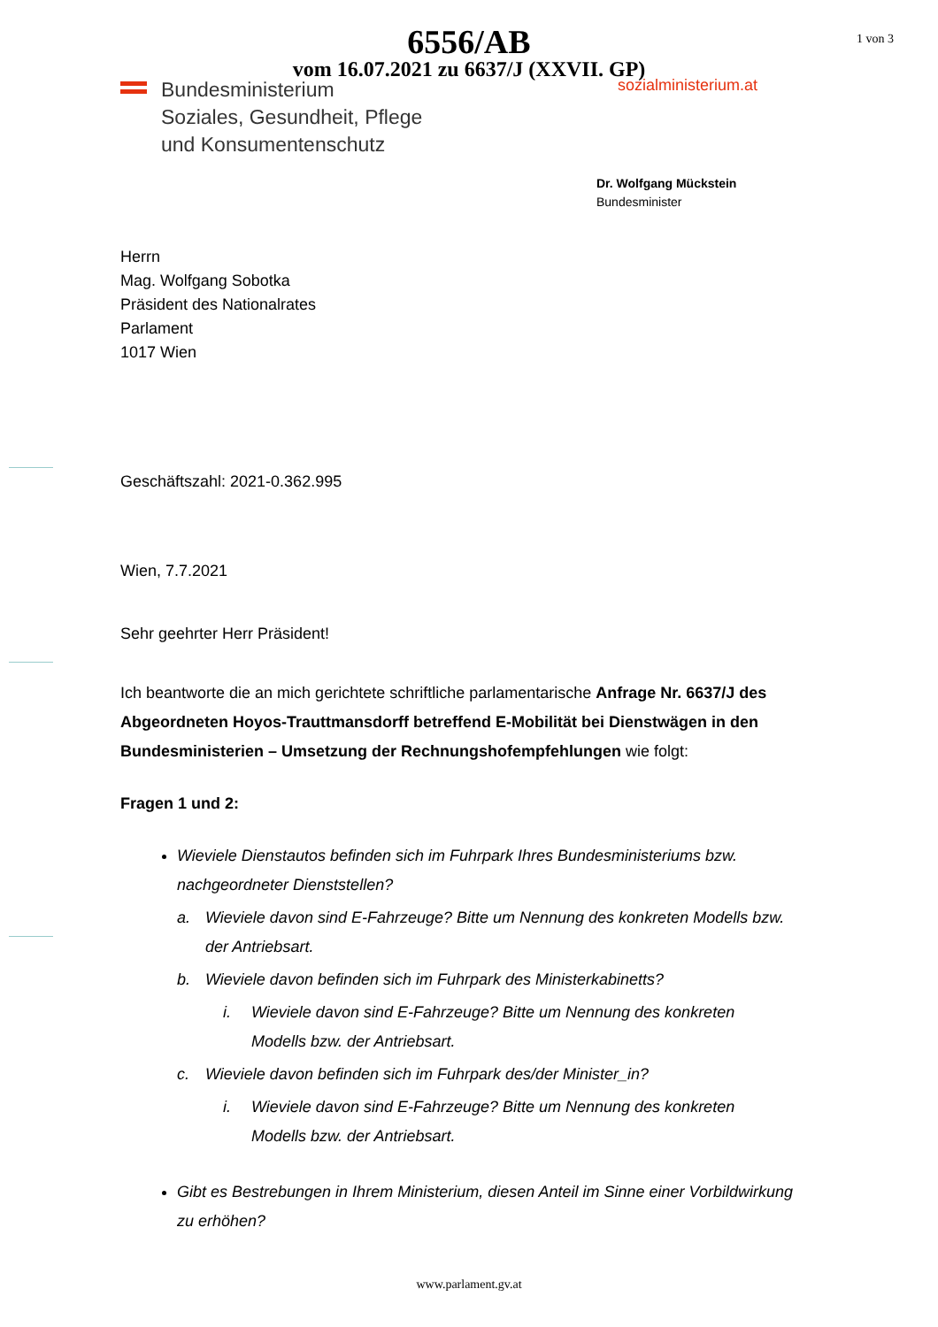6556/AB
vom 16.07.2021 zu 6637/J (XXVII. GP)
1 von 3
Bundesministerium
Soziales, Gesundheit, Pflege
und Konsumentenschutz
sozialministerium.at
Dr. Wolfgang Mückstein
Bundesminister
Herrn
Mag. Wolfgang Sobotka
Präsident des Nationalrates
Parlament
1017 Wien
Geschäftszahl: 2021-0.362.995
Wien, 7.7.2021
Sehr geehrter Herr Präsident!
Ich beantworte die an mich gerichtete schriftliche parlamentarische Anfrage Nr. 6637/J des Abgeordneten Hoyos-Trauttmansdorff betreffend E-Mobilität bei Dienstwägen in den Bundesministerien – Umsetzung der Rechnungshofempfehlungen wie folgt:
Fragen 1 und 2:
Wieviele Dienstautos befinden sich im Fuhrpark Ihres Bundesministeriums bzw. nachgeordneter Dienststellen?
a. Wieviele davon sind E-Fahrzeuge? Bitte um Nennung des konkreten Modells bzw. der Antriebsart.
b. Wieviele davon befinden sich im Fuhrpark des Ministerkabinetts?
i. Wieviele davon sind E-Fahrzeuge? Bitte um Nennung des konkreten Modells bzw. der Antriebsart.
c. Wieviele davon befinden sich im Fuhrpark des/der Minister_in?
i. Wieviele davon sind E-Fahrzeuge? Bitte um Nennung des konkreten Modells bzw. der Antriebsart.
Gibt es Bestrebungen in Ihrem Ministerium, diesen Anteil im Sinne einer Vorbildwirkung zu erhöhen?
www.parlament.gv.at